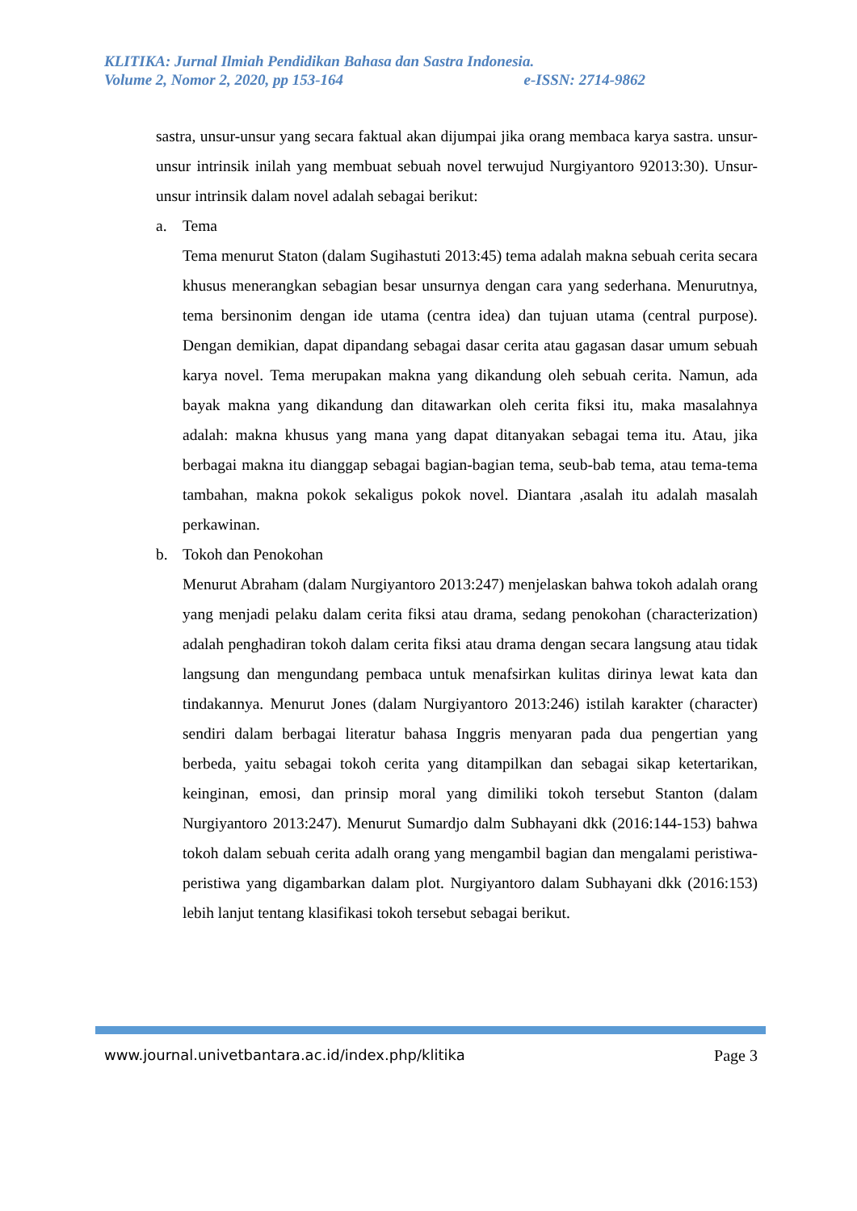KLITIKA: Jurnal Ilmiah Pendidikan Bahasa dan Sastra Indonesia.
Volume 2, Nomor 2, 2020, pp 153-164 e-ISSN: 2714-9862
sastra, unsur-unsur yang secara faktual akan dijumpai jika orang membaca karya sastra. unsur-unsur intrinsik inilah yang membuat sebuah novel terwujud Nurgiyantoro 92013:30). Unsur-unsur intrinsik dalam novel adalah sebagai berikut:
a. Tema
Tema menurut Staton (dalam Sugihastuti 2013:45) tema adalah makna sebuah cerita secara khusus menerangkan sebagian besar unsurnya dengan cara yang sederhana. Menurutnya, tema bersinonim dengan ide utama (centra idea) dan tujuan utama (central purpose). Dengan demikian, dapat dipandang sebagai dasar cerita atau gagasan dasar umum sebuah karya novel. Tema merupakan makna yang dikandung oleh sebuah cerita. Namun, ada bayak makna yang dikandung dan ditawarkan oleh cerita fiksi itu, maka masalahnya adalah: makna khusus yang mana yang dapat ditanyakan sebagai tema itu. Atau, jika berbagai makna itu dianggap sebagai bagian-bagian tema, seub-bab tema, atau tema-tema tambahan, makna pokok sekaligus pokok novel. Diantara ,asalah itu adalah masalah perkawinan.
b. Tokoh dan Penokohan
Menurut Abraham (dalam Nurgiyantoro 2013:247) menjelaskan bahwa tokoh adalah orang yang menjadi pelaku dalam cerita fiksi atau drama, sedang penokohan (characterization) adalah penghadiran tokoh dalam cerita fiksi atau drama dengan secara langsung atau tidak langsung dan mengundang pembaca untuk menafsirkan kulitas dirinya lewat kata dan tindakannya. Menurut Jones (dalam Nurgiyantoro 2013:246) istilah karakter (character) sendiri dalam berbagai literatur bahasa Inggris menyaran pada dua pengertian yang berbeda, yaitu sebagai tokoh cerita yang ditampilkan dan sebagai sikap ketertarikan, keinginan, emosi, dan prinsip moral yang dimiliki tokoh tersebut Stanton (dalam Nurgiyantoro 2013:247). Menurut Sumardjo dalm Subhayani dkk (2016:144-153) bahwa tokoh dalam sebuah cerita adalh orang yang mengambil bagian dan mengalami peristiwa-peristiwa yang digambarkan dalam plot. Nurgiyantoro dalam Subhayani dkk (2016:153) lebih lanjut tentang klasifikasi tokoh tersebut sebagai berikut.
www.journal.univetbantara.ac.id/index.php/klitika Page 3